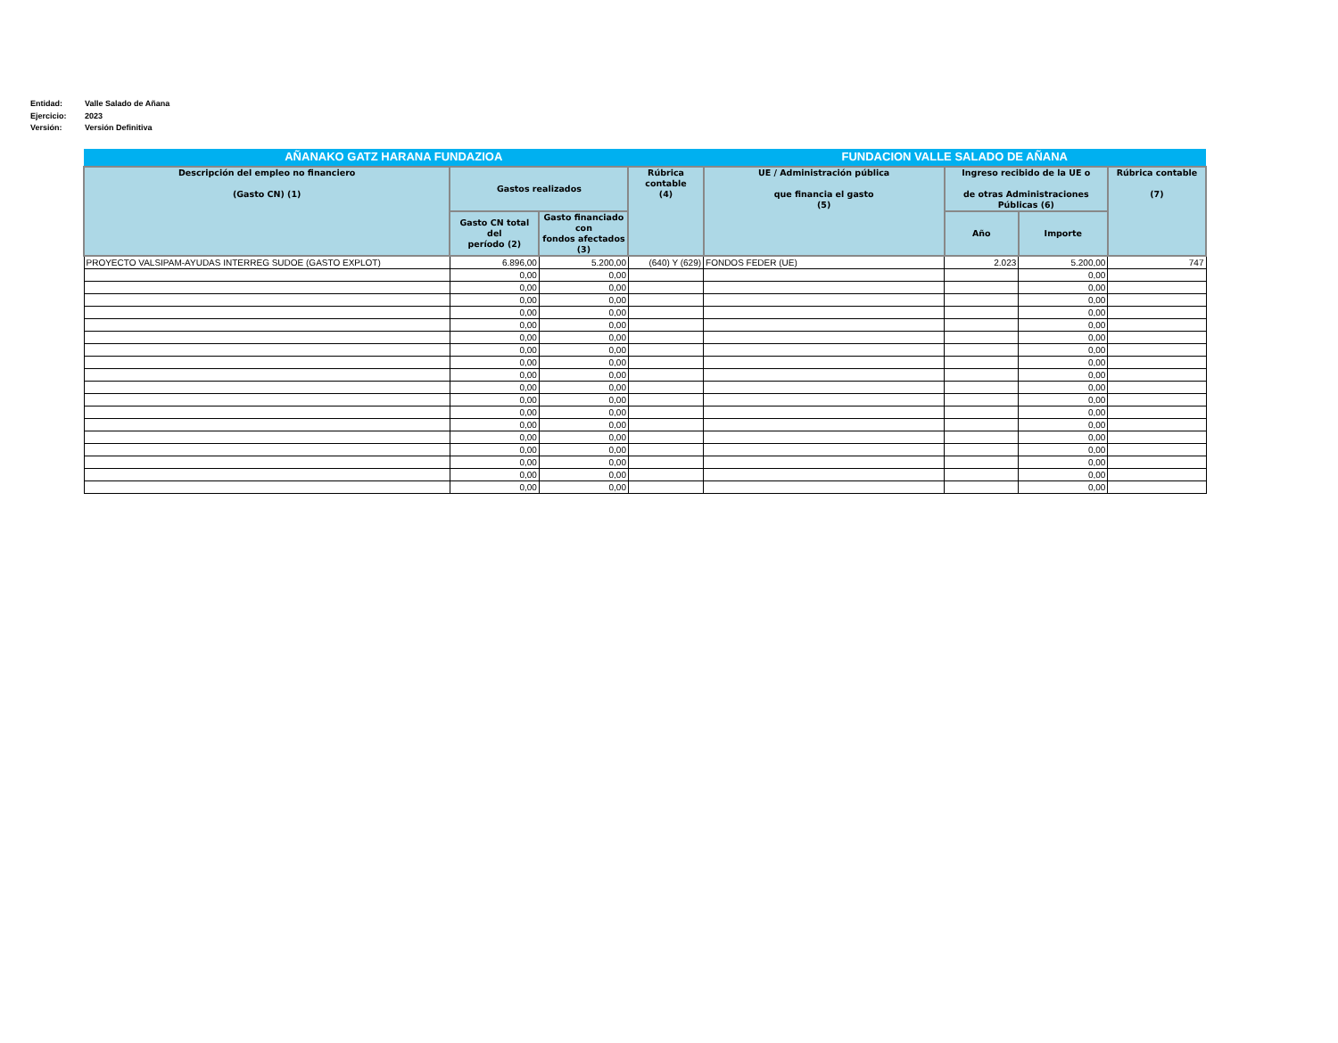Entidad: Valle Salado de Añana
Ejercicio: 2023
Versión: Versión Definitiva
| AÑANAKO GATZ HARANA FUNDAZIOA | | | | FUNDACION VALLE SALADO DE AÑANA | | | |
| --- | --- | --- | --- | --- | --- | --- | --- |
| Descripción del empleo no financiero (Gasto CN) (1) | Gastos realizados | | Rúbrica contable (4) | UE / Administración pública que financia el gasto (5) | Ingreso recibido de la UE o de otras Administraciones Públicas (6) | | Rúbrica contable (7) |
| | Gasto CN total del período (2) | Gasto financiado con fondos afectados (3) | | | Año | Importe | |
| PROYECTO VALSIPAM-AYUDAS INTERREG SUDOE (GASTO EXPLOT) | 6.896,00 | 5.200,00 | (640) Y (629) | FONDOS FEDER (UE) | 2.023 | 5.200,00 | 747 |
| | 0,00 | 0,00 | | | | 0,00 | |
| | 0,00 | 0,00 | | | | 0,00 | |
| | 0,00 | 0,00 | | | | 0,00 | |
| | 0,00 | 0,00 | | | | 0,00 | |
| | 0,00 | 0,00 | | | | 0,00 | |
| | 0,00 | 0,00 | | | | 0,00 | |
| | 0,00 | 0,00 | | | | 0,00 | |
| | 0,00 | 0,00 | | | | 0,00 | |
| | 0,00 | 0,00 | | | | 0,00 | |
| | 0,00 | 0,00 | | | | 0,00 | |
| | 0,00 | 0,00 | | | | 0,00 | |
| | 0,00 | 0,00 | | | | 0,00 | |
| | 0,00 | 0,00 | | | | 0,00 | |
| | 0,00 | 0,00 | | | | 0,00 | |
| | 0,00 | 0,00 | | | | 0,00 | |
| | 0,00 | 0,00 | | | | 0,00 | |
| | 0,00 | 0,00 | | | | 0,00 | |
| | 0,00 | 0,00 | | | | 0,00 | |